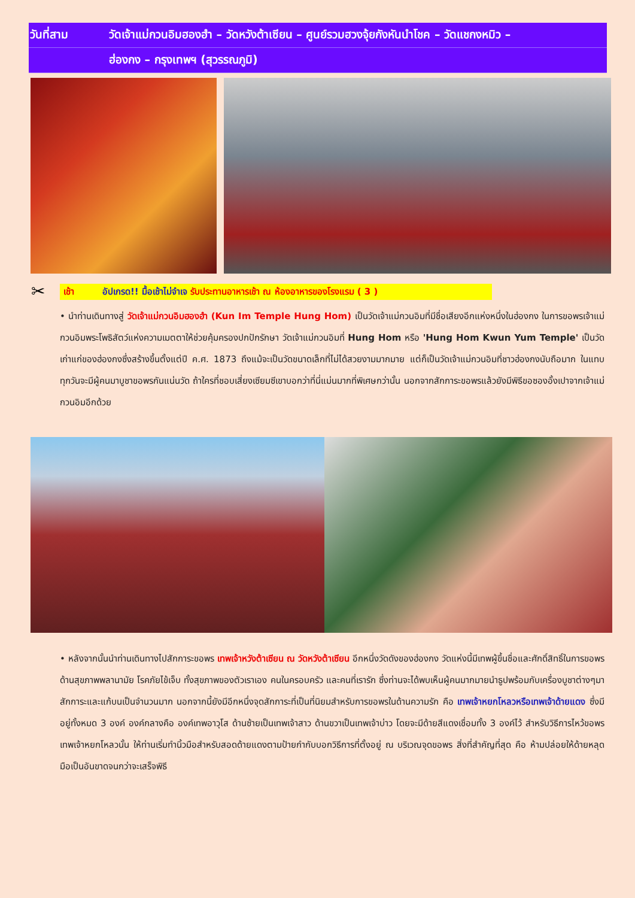| วันที่สาม | วัดเจ้าแม่กวนอิมฮองฮำ – วัดหวังต้าเซียน – ศูนย์รวมฮวงจุ้ยกังหันนำโชค – วัดแชกงหมิว – |
| | ฮ่องกง – กรุงเทพฯ (สุวรรณภูมิ) |
✂
เช้า อัปเกรด!! มื้อเช้าไม่จำเจ รับประทานอาหารเช้า ณ ห้องอาหารของโรงแรม ( 3 )
• นำท่านเดินทางสู่ วัดเจ้าแม่กวนอิมฮองฮำ (Kun Im Temple Hung Hom) เป็นวัดเจ้าแม่กวนอิมที่มีชื่อเสียงอีกแห่งหนึ่งในฮ่องกง ในการขอพรเจ้าแม่กวนอิมพระโพธิสัตว์แห่งความเมตตาให้ช่วยคุ้มครองปกปักรักษา วัดเจ้าแม่กวนอิมที่ Hung Hom หรือ 'Hung Hom Kwun Yum Temple' เป็นวัดเก่าแก่ของฮ่องกงซึ่งสร้างขึ้นตั้งแต่ปี ค.ศ. 1873 ถึงแม้จะเป็นวัดขนาดเล็กที่ไม่ได้สวยงามมากมาย แต่ก็เป็นวัดเจ้าแม่กวนอิมที่ชาวฮ่องกงนับถือมาก ในแทบทุกวันจะมีผู้คนมาบูชาขอพรกันแน่นวัด ถ้าใครที่ชอบเสี่ยงเซียมซีเขาบอกว่าที่นี่แม่นมากที่พิเศษกว่านั้น นอกจากสักการะขอพรแล้วยังมีพิธีขอซองอั้งเปาจากเจ้าแม่กวนอิมอีกด้วย
• หลังจากนั้นนำท่านเดินทางไปสักการะขอพร เทพเจ้าหวังต้าเซียน ณ วัดหวังต้าเซียน อีกหนึ่งวัดดังของฮ่องกง วัดแห่งนี้มีเทพผู้ขึ้นชื่อและศักดิ์สิทธิ์ในการขอพรด้านสุขภาพพลานามัย โรคภัยไข้เจ็บ ทั้งสุขภาพของตัวเราเอง คนในครอบครัว และคนที่เรารัก ซึ่งท่านจะได้พบเห็นผู้คนมากมายนำธูปพร้อมกับเครื่องบูชาต่างๆมาสักการะและแก้บนเป็นจำนวนมาก นอกจากนี้ยังมีอีกหนึ่งจุดสักการะที่เป็นที่นิยมสำหรับการขอพรในด้านความรัก คือ เทพเจ้าหยกโหลวหรือเทพเจ้าด้ายแดง ซึ่งมีอยู่ทั้งหมด 3 องค์ องค์กลางคือ องค์เทพอาวุโส ด้านซ้ายเป็นเทพเจ้าสาว ด้านขวาเป็นเทพเจ้าบ่าว โดยจะมีด้ายสีแดงเชื่อมทั้ง 3 องค์ไว้ สำหรับวิธีการไหว้ขอพรเทพเจ้าหยกโหลวนั้น ให้ท่านเริ่มทำนิ้วมือสำหรับสอดด้ายแดงตามป้ายกำกับบอกวิธีการที่ตั้งอยู่ ณ บริเวณจุดขอพร สิ่งที่สำคัญที่สุด คือ ห้ามปล่อยให้ด้ายหลุดมือเป็นอันขาดจนกว่าจะเสร็จพิธี